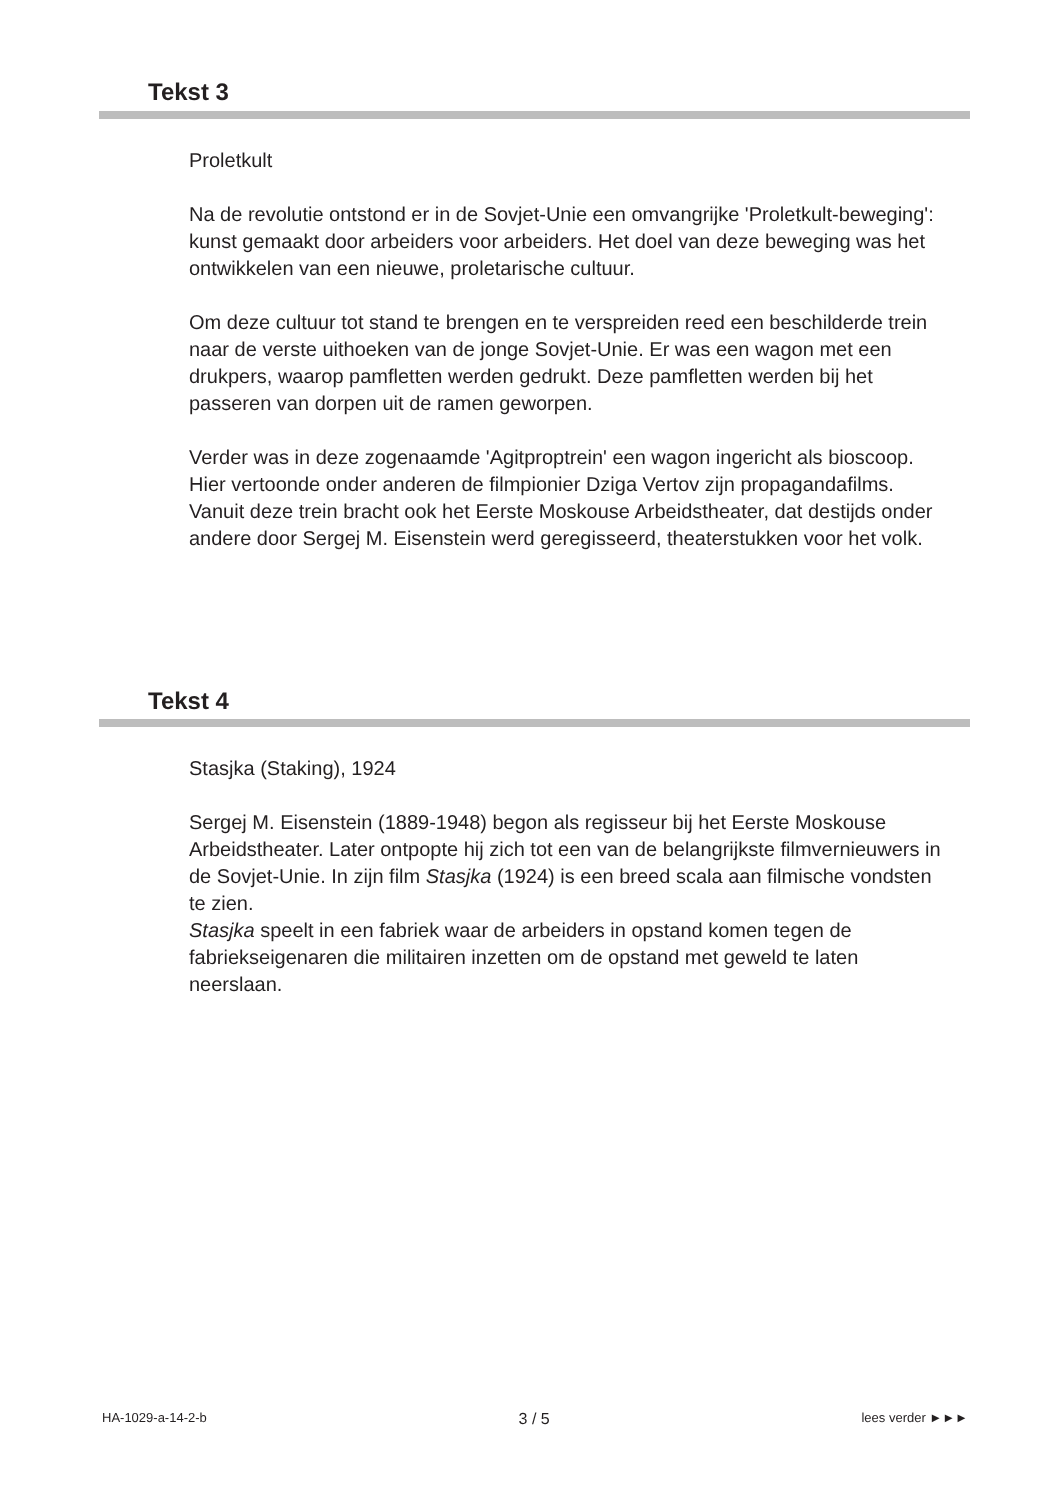Tekst 3
Proletkult
Na de revolutie ontstond er in de Sovjet-Unie een omvangrijke 'Proletkult-beweging': kunst gemaakt door arbeiders voor arbeiders. Het doel van deze beweging was het ontwikkelen van een nieuwe, proletarische cultuur.
Om deze cultuur tot stand te brengen en te verspreiden reed een beschilderde trein naar de verste uithoeken van de jonge Sovjet-Unie. Er was een wagon met een drukpers, waarop pamfletten werden gedrukt. Deze pamfletten werden bij het passeren van dorpen uit de ramen geworpen.
Verder was in deze zogenaamde 'Agitproptrein' een wagon ingericht als bioscoop. Hier vertoonde onder anderen de filmpionier Dziga Vertov zijn propagandafilms. Vanuit deze trein bracht ook het Eerste Moskouse Arbeidstheater, dat destijds onder andere door Sergej M. Eisenstein werd geregisseerd, theaterstukken voor het volk.
Tekst 4
Stasjka (Staking), 1924
Sergej M. Eisenstein (1889-1948) begon als regisseur bij het Eerste Moskouse Arbeidstheater. Later ontpopte hij zich tot een van de belangrijkste filmvernieuwers in de Sovjet-Unie. In zijn film Stasjka (1924) is een breed scala aan filmische vondsten te zien.
Stasjka speelt in een fabriek waar de arbeiders in opstand komen tegen de fabriekseigenaren die militairen inzetten om de opstand met geweld te laten neerslaan.
HA-1029-a-14-2-b 3 / 5 lees verder ►►►